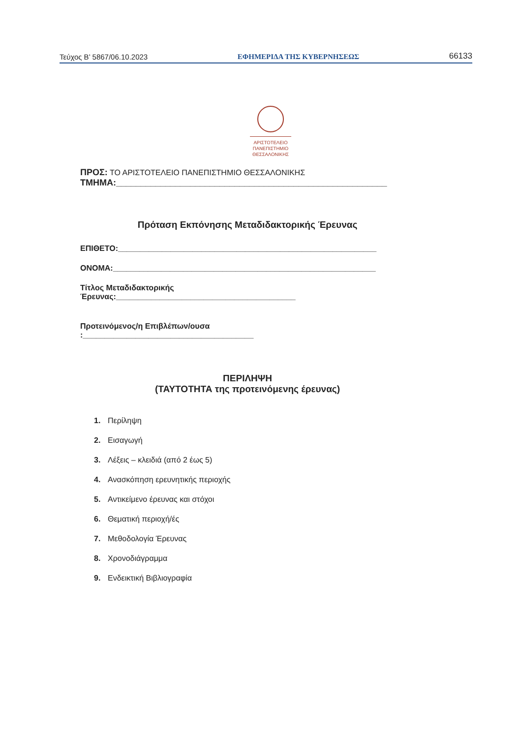Τεύχος Β’ 5867/06.10.2023 ΕΦΗΜΕΡΙΔΑ ΤΗΣ ΚΥΒΕΡΝΗΣΕΩΣ 66133
ΑΡΙΣΤΟΤΕΛΕΙΟ
ΠΑΝΕΠΙΣΤΗΜΙΟ
ΘΕΣΣΑΛΟΝΙΚΗΣ
ΠΡΟΣ: ΤΟ ΑΡΙΣΤΟΤΕΛΕΙΟ ΠΑΝΕΠΙΣΤΗΜΙΟ ΘΕΣΣΑΛΟΝΙΚΗΣ
ΤΜΗΜΑ:_______________________________________________________
Πρόταση Εκπόνησης Μεταδιδακτορικής Έρευνας
ΕΠΙΘΕΤΟ:___________________________________________________________
ΟΝΟΜΑ:____________________________________________________________
Τίτλος Μεταδιδακτορικής Έρευνας:_________________________________________
Προτεινόμενος/η Επιβλέπων/ουσα :_______________________________________
ΠΕΡΙΛΗΨΗ
(ΤΑΥΤΟΤΗΤΑ της προτεινόμενης έρευνας)
1. Περίληψη
2. Εισαγωγή
3. Λέξεις – κλειδιά (από 2 έως 5)
4. Ανασκόπηση ερευνητικής περιοχής
5. Αντικείμενο έρευνας και στόχοι
6. Θεματική περιοχή/ές
7. Μεθοδολογία Έρευνας
8. Χρονοδιάγραμμα
9. Ενδεικτική Βιβλιογραφία